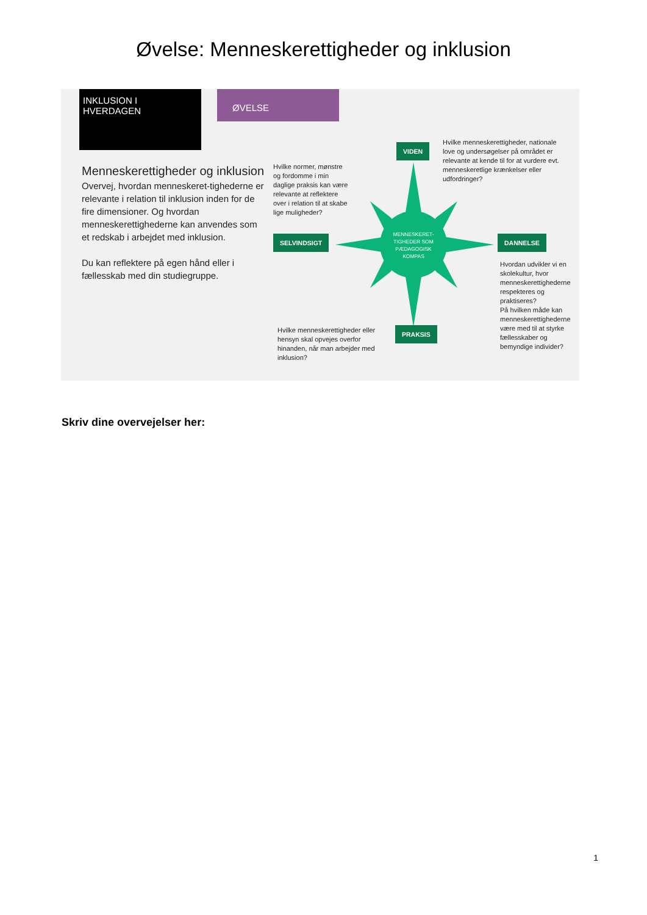Øvelse: Menneskerettigheder og inklusion
INKLUSION I HVERDAGEN ØVELSE
Menneskerettigheder og inklusion
Overvej, hvordan menneskeret-tighederne er relevante i relation til inklusion inden for de fire dimensioner. Og hvordan menneskerettighederne kan anvendes som et redskab i arbejdet med inklusion.
Du kan reflektere på egen hånd eller i fællesskab med din studiegruppe.
VIDEN
Hvilke menneskerettigheder, nationale love og undersøgelser på området er relevante at kende til for at vurdere evt. menneskeretlige krænkelser eller udfordringer?
Hvilke normer, mønstre og fordomme i min daglige praksis kan være relevante at reflektere over i relation til at skabe lige muligheder?
SELVINDSIGT
MENNESKERET-TIGHEDER SOM PÆDAGOGISK KOMPAS
DANNELSE
Hvordan udvikler vi en skolekultur, hvor menneskerettighederne respekteres og praktiseres?
På hvilken måde kan menneskerettighederne være med til at styrke fællesskaber og bemyndige individer?
PRAKSIS
Hvilke menneskerettigheder eller hensyn skal opvejes overfor hinanden, når man arbejder med inklusion?
Skriv dine overvejelser her:
1